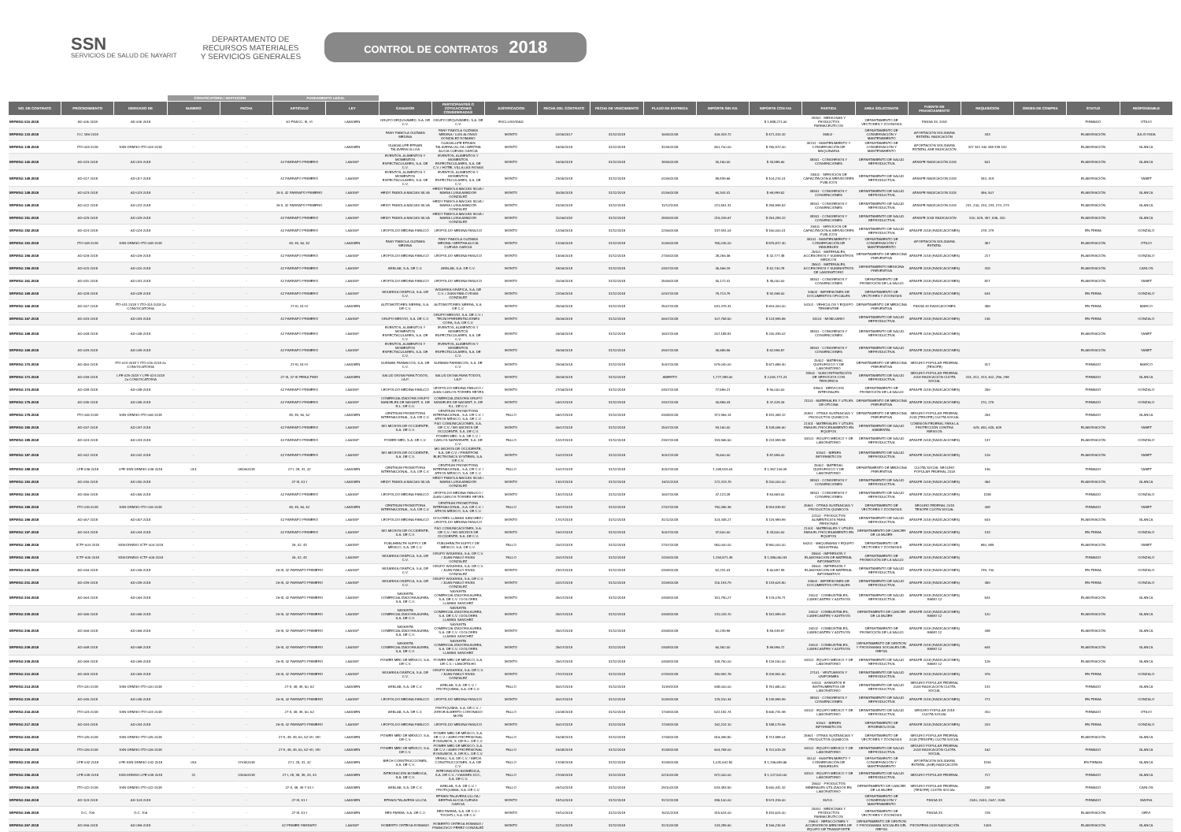SSN
SERVICIOS DE SALUD DE NAYARIT
DEPARTAMENTO DE
RECURSOS MATERIALES
Y SERVICIOS GENERALES
CONTROL DE CONTRATOS 2018
| | | | CONVOCATORIA / INVITACION | | FUNDAMENTO LEGAL | | | | | | | | | | | | | | | | |
| --- | --- | --- | --- | --- | --- | --- | --- | --- | --- | --- | --- | --- | --- | --- | --- | --- | --- | --- | --- | --- | --- |
| NO. DE CONTRATO | PROCEDIMIENTO | DERIVADO DE | NUMERO | FECHA | ARTICULO | LEY | GANADOR | PARTICIPANTES O COTIZACIONES CONSIDERADAS | JUSTIFICACION | FECHA DEL CONTRATO | FECHA DE VENCIMIENTO | PLAZO DE ENTREGA | IMPORTE SIN IVA | IMPORTE CON IVA | PARTIDA | AREA SOLICITANTE | FUENTE DE FINANCIAMIENTO | REQUISICION | ORDEN DE COMPRA | STATUS | RESPONSABLE |
| SRFMSG 010-2018 | AD 005-2018 | AD 005-2018 | - | - | 51 FRACC. III, VI | LAASSEN | GRUPO DEQUIVAMED, S.A. DE C.V. | GRUPO DEQUIVAMED, S.A. DE C.V. | EXCLUSIVIDAD | | | | | $ 1,888,271.00 | 25301 - MEDICINAS Y PRODUCTOS FARMACEUTICOS | DEPARTAMENTO DE VECTORES Y ZOONOSIS | FASSA 33, 2018 | | | FIRMADO | OTILIO |
| SRFMSG 133-2018 | O.C 186-2018 | | - | - | | | FANY FABIOLA GUZMAN MEDINA | FANY FABIOLA GUZMAN MEDINA / LUIS ALONSO GONZALEZ ROMANO | MONTO | 02/05/2017 | 31/12/2018 | 16/05/2018 | 406,303.72 | $ 471,314.32 | 35802 - | DEPARTAMENTO DE CONSERVACIÓN Y MANTENIMIENTO | APORTACIÓN SOLIDARIA ESTATAL RADICACIÓN | 343 | | ELABORACIÓN | JULIO INDA |
| SRFMSG 139-2018 | ITO-003-2018 | SSN-DRMSG-ITO-003-2018 | - | - | | LAASSEN | GUADALUPE EFRAIN TALAVERA ULLOA | GUADALUPE EFRAIN TALAVERA ULLOA / BERTHA ALICIA CUEVAS GARCIA | MONTO | 16/05/2018 | 31/12/2018 | 31/05/2018 | 651,700.00 | $ 755,972.00 | 35701 - MANTENIMIENTO Y CONSERVACIÓN DE MAQUINARIA | DEPARTAMENTO DE CONSERVACIÓN Y MANTENIMIENTO | APORTACIÓN SOLIDARIA ESTATAL ASE RADICACIÓN | 327 341 340 338 339 342 | | ELABORACIÓN | BLANCA |
| SRFMSG 140-2018 | AD-019-2018 | AD-019-2018 | - | - | 42 PARRAFO PRIMERO | LAASSP | EVENTOS, ALIMENTOS Y MOMENTOS ESPECTACULARES, S.A. DE C.V. | EVENTOS, ALIMENTOS Y MOMENTOS ESPECTACULARES, S.A. DE C.V. / HOTEL VILLA LAS ROSAS | MONTO | 16/05/2018 | 31/12/2018 | 18/05/2018 | 30,160.00 | $ 34,985.60 | 38301 - CONGRESOS Y CONVENCIONES | DEPARTAMENTO DE SALUD REPRODUCTIVA | AFASPE RADICACIÓN 2018 | 501 | | ELABORACIÓN | BLANCA |
| SRFMSG 145-2018 | AD-017-2018 | AD-017-2018 | - | - | 42 PARRAFO PRIMERO | LAASSP | EVENTOS, ALIMENTOS Y MOMENTOS ESPECTACULARES, S.A. DE C.V. | EVENTOS, ALIMENTOS Y MOMENTOS ESPECTACULARES, S.A. DE C.V. | MONTO | 23/05/2018 | 31/12/2018 | 01/06/2018 | 89,839.66 | $ 104,214.01 | 33401 - SERVICIOS DE CAPACITACIÓN A SERVIDORES PUBLICOS | DEPARTAMENTO DE SALUD REPRODUCTIVA | AFASPE RADICACION 2018 | 344, 419 | | ELABORACIÓN | YANET |
| SRFMSG 148-2018 | AD-023-2018 | AD-023-2018 | - | - | 26 II, 42 PARRAFO PRIMERO | LAASSP | HEIDY FABIOLA MACIAS SILVA | HEIDY FABIOLA MACIAS SILVA / MARIA LUISA AMADOR GONZALEZ | MONTO | 30/05/2018 | 31/12/2018 | 01/06/2018 | 60,344.41 | $ 69,999.52 | 38301 - CONGRESOS Y CONVENCIONES | DEPARTAMENTO DE SALUD REPRODUCTIVA | AFASPE RADICACION 2018 | 496, 507 | | ELABORACIÓN | BLANCA |
| SRFMSG 149-2018 | AD-022-2018 | AD-022-2018 | - | - | 26 II, 42 PARRAFO PRIMERO | LAASSP | HEIDY FABIOLA MACIAS SILVA | HEIDY FABIOLA MACIAS SILVA / MARIA LUISA AMADOR GONZALEZ | MONTO | 31/05/2018 | 31/12/2018 | 11/12/2018 | 221,551.31 | $ 256,999.52 | 38301 - CONGRESOS Y CONVENCIONES | DEPARTAMENTO DE SALUD REPRODUCTIVA | AFASPE RADICACION 2018 | 241, 240, 234, 233, 274, 273 | | ELABORACIÓN | BLANCA |
| SRFMSG 151-2018 | AD-029-2018 | AD-029-2018 | - | - | 42 PARRAFO PRIMERO | LAASSP | HEIDY FABIOLA MACIAS SILVA | HEIDY FABIOLA MACIAS SILVA / MARIA LUISA AMADOR GONZALEZ | MONTO | 11/06/2018 | 31/12/2018 | 28/09/2018 | 219,209.67 | $ 254,283.22 | 38301 - CONGRESOS Y CONVENCIONES | DEPARTAMENTO DE SALUD REPRODUCTIVA | AFASPE 2018 RADICACIÓN | 510, 529, 497, 535, 420 | | ELABORACIÓN | BLANCA |
| SRFMSG 152-2018 | AD-024-2018 | AD-024-2018 | - | - | 42 PARRAFO PRIMERO | LAASSP | LEOPOLDO MEDINA PANUCO | LEOPOLDO MEDINA PANUCO | MONTO | 12/06/2018 | 31/12/2018 | 22/06/2018 | 137,931.04 | $ 160,000.01 | 33401 - SERVICIOS DE CAPACITACIÓN A SERVIDORES PUBLICOS | DEPARTAMENTO DE SALUD REPRODUCTIVA | AFASPE 2018 (RADICACIONES) | 278, 279 | | EN FIRMA | GONZALO |
| SRFMSG 153-2018 | ITO-008-2018 | SSN-DRMSG-ITO-008-2018 | - | - | 48, 49, 50, 52 | LAASSEN | FANY FABIOLA GUZMAN MEDINA | FANY FABIOLA GUZMAN MEDINA / BERTHA ALICIA CUEVAS GARCIA | MONTO | 12/06/2018 | 31/12/2018 | 20/06/2018 | 755,015.00 | $ 875,817.40 | 35101 - MANTENIMIENTO Y CONSERVACIÓN DE INMUEBLES | DEPARTAMENTO DE CONSERVACIÓN Y MANTENIMIENTO | APORTACIÓN SOLIDARIA ESTATAL | 357 | | ELABORACIÓN | OTILIO |
| SRFMSG 156-2018 | AD-026-2018 | AD-026-2018 | - | - | 42 PARRAFO PRIMERO | LAASSP | LEOPOLDO MEDINA PANUCO | LEOPOLDO MEDINA PANUCO | MONTO | 13/06/2018 | 31/12/2018 | 27/06/2018 | 28,256.36 | $ 32,777.38 | 25401 - MATERIALES, ACCESORIOS Y SUMINISTROS MEDICOS | DEPARTAMENTO DE MEDICINA PREVENTIVA | AFASPE 2018 (RADICACIONES) | 217 | | ELABORACIÓN | GONZALO |
| SRFMSG 159-2018 | AD-020-2018 | AD-020-2018 | - | - | 42 PARRAFO PRIMERO | LAASSP | ARBLAB, S.A. DE C.V. | ARBLAB, S.A. DE C.V. | MONTO | 18/06/2018 | 31/12/2018 | 03/07/2018 | 45,466.19 | $ 52,740.78 | 25501 - MATERIALES, ACCESORIOS Y SUMINISTROS DE LABORATORIO | DEPARTAMENTO MEDICINA PREVENTIVA | AFASPE 2018 (RADICACIONES) | 318 | | ELABORACIÓN | CARLOS |
| SRFMSG 161-2018 | AD-031-2018 | AD-031-2018 | - | - | 42 PARRAFO PRIMERO | LAASSP | LEOPOLDO MEDINA PANUCO | LEOPOLDO MEDINA PANUCO | MONTO | 20/06/2018 | 31/12/2018 | 25/06/2018 | 30,172.41 | $ 35,000.00 | 38301 - CONGRESOS Y CONVENCIONES | DEPARTAMENTO DE PROMOCIÓN DE LA SALUD | AFASPE 2018 (RADICACIONES) | 827 | | ELABORACIÓN | YANET |
| SRFMSG 165-2018 | AD-028-2018 | AD-028-2018 | - | - | 42 PARRAFO PRIMERO | LAASSP | WIXARIKA GRÁFICA, S.A. DE C.V. | WIXARIKA GRÁFICA, S.A. DE C.V. / JUAN PABLO RIVAS GONZALEZ | MONTO | 22/06/2018 | 31/12/2018 | 02/07/2018 | 79,713.79 | $ 92,468.00 | 33603 - IMPRESIONES DE DOCUMENTOS OFICIALES | DEPARTAMENTO DE VECTORES Y ZOONOSIS | AFASPE 2018 (RADICACIONES) | 544 | | EN FIRMA | GONZALO |
| SRFMSG 166-2018 | AD-047-2018 | ITO-011-2018 Y ITO-014-2018 2a CONVOCATORIA | - | - | 27-III, 51-IV | LAASSEN | AUTOMOTORES SIERRA, S.A. DE C.V. | AUTOMOTORES SIERRA, S.A. DE C.V. | MONTO | 25/06/2018 | 31/12/2018 | 25/07/2018 | 531,379.31 | $ 616,400.00 | 54101 - VEHICULOS Y EQUIPO TERRESTRE | DEPARTAMENTO DE MEDICINA PREVENTIVA | FASSA 33 RADICACIONES | 458 | | EN FIRMA | MARCO |
| SRFMSG 167-2018 | AD-033-2018 | AD-033-2018 | - | - | 42 PARRAFO PRIMERO | LAASSP | GRUPO MEXVIO, S.A. DE C.V. | GRUPO MEXVIO, S.A. DE C.V. / TECNOPRESENTACIONES CORA, S.A. DE C.V. | MONTO | 25/06/2018 | 31/12/2018 | 06/07/2018 | 107,758.50 | $ 124,999.86 | 51101 - MOBILIARIO | DEPARTAMENTO DE SALUD REPRODUCTIVA | AFASPE 2018 (RADICACIONES) | 135 | | EN FIRMA | GONZALO |
| SRFMSG 168-2018 | AD-048-2018 | AD-048-2018 | - | - | 42 PARRAFO PRIMERO | LAASSP | EVENTOS, ALIMENTOS Y MOMENTOS ESPECTACULARES, S.A. DE C.V. | EVENTOS, ALIMENTOS Y MOMENTOS ESPECTACULARES, S.A. DE C.V. | MONTO | 26/06/2018 | 31/12/2018 | 16/07/2018 | 207,188.81 | $ 240,339.02 | 38301 - CONGRESOS Y CONVENCIONES | DEPARTAMENTO DE SALUD REPRODUCTIVA | AFASPE 2018 (RADICACIONES) | | | ELABORACIÓN | YANET |
| SRFMSG 169-2018 | AD-049-2018 | AD-049-2018 | - | - | 42 PARRAFO PRIMERO | LAASSP | EVENTOS, ALIMENTOS Y MOMENTOS ESPECTACULARES, S.A. DE C.V. | EVENTOS, ALIMENTOS Y MOMENTOS ESPECTACULARES, S.A. DE C.V. | MONTO | 26/06/2018 | 31/12/2018 | 09/07/2018 | 45,686.96 | $ 52,996.87 | 38301 - CONGRESOS Y CONVENCIONES | DEPARTAMENTO DE SALUD REPRODUCTIVA | AFASPE 2018 (RADICACIONES) | | | ELABORACIÓN | YANET |
| SRFMSG 170-2018 | AD-050-2018 | ITO-013-2018 Y ITO-015-2018 2a CONVOCATORIA | - | - | 27-III, 51-IV | LAASSEN | SURMAN FARMACOS, S.A. DE C.V. | SURMAN FARMACOS, S.A. DE C.V. | MONTO | 29/06/2018 | 31/12/2018 | 30/07/2018 | 579,040.00 | $ 671,686.40 | 25402 - MATERIAL QUIRURGICO Y DE LABORATORIO | DEPARTAMENTO DE MEDICINA PREVENTIVA | SEGURO POPULAR FEDERAL (TESOFE) | 317 | | FIRMADO | MARCO |
| SRFMSG 173-2018 | AD-036-2018 | LPE-029-2018 Y LPE-024-2018 2a CONVOCATORIA | - | - | 27-III, 47-III PENULTIMO | LAASSEN | SALUD DIGNA PARA TODOS, I.A.P. | SALUD DIGNA PARA TODOS, I.A.P. | MONTO | 25/06/2018 | 31/12/2018 | ABIERTO | 1,777,389.00 | $ 2,061,771.24 | 33901 - SUBCONTRATACIÓN DE SERVICIOS CON TERCEROS | DEPARTAMENTO DE SALUD REPRODUCTIVA | SEGURO POPULAR FEDERAL 2018 RADICACIÓN CUOTA SOCIAL | 414, 412, 413, 402, 296, 298 | | FIRMADO | BLANCA |
| SRFMSG 174-2018 | AD-038-2018 | AD-038-2018 | - | - | 42 PARRAFO PRIMERO | LAASSP | LEOPOLDO MEDINA PANUCO | LEOPOLDO MEDINA PANUCO / JUAN CARLOS TORRES REYES | MONTO | 27/06/2018 | 31/12/2018 | 03/07/2018 | 77,586.21 | $ 90,000.00 | 33903 - SERVICIOS INTEGRALES | DEPARTAMENTO DE PROMOCIÓN DE LA SALUD | AFASPE 2018 (RADICACIONES) | 259 | | FIRMADO | GONZALO |
| SRFMSG 175-2018 | AD-035-2018 | AD-035-2018 | - | - | 42 PARRAFO PRIMERO | LAASSP | COMERCIALIZADORA GRUPO SANDELES DE NAYARIT, S. DE R.L. DE C.V. | COMERCIALIZADORA GRUPO SANDELES DE NAYARIT, S. DE R.L. DE C.V. | MONTO | 04/07/2018 | 31/12/2018 | 24/07/2018 | 40,886.43 | $ 47,428.26 | 21101 - MATERIALES Y UTILES DE OFICINA | DEPARTAMENTO DE MEDICINA PREVENTIVA | AFASPE 2018 (RADICACIONES) | 270, 275 | | FIRMADO | GONZALO |
| SRFMSG 179-2018 | ITO-006-2018 | SSN-DRMSG-ITO-006-2018 | - | - | 48, 49, 50, 52 | LAASSEN | CENTRUM PROMOTORA INTERNACIONAL, S.A. DE C.V. | CENTRUM PROMOTORA INTERNACIONAL, S.A. DE C.V. / ATROS MÉXICO, S.A. DE C.V. | FALLO | 06/07/2018 | 31/12/2018 | 03/08/2018 | 371,956.14 | $ 431,469.12 | 25901 - OTRAS SUSTANCIAS Y PRODUCTOS QUIMICOS | DEPARTAMENTO DE MEDICINA PREVENTIVA | SEGURO POPULAR FEDERAL 2018 (TESOFE) CUOTA SOCIAL | 254 | | FIRMADO | BLANCA |
| SRFMSG 180-2018 | AD-037-2018 | AD-037-2018 | - | - | 42 PARRAFO PRIMERO | LAASSP | MG MICROS DE OCCIDENTE, S.A. DE C.V. | P&G COMUNICACIONES, S.A. DE C.V. / MG MICROS DE OCCIDENTE, S.A. DE C.V. | MONTO | 05/07/2018 | 31/12/2018 | 25/07/2018 | 93,160.00 | $ 108,065.60 | 21401 - MATERIALES Y UTILES PARA EL PROCESAMIENTO EN EQUIPOS | DEPARTAMENTO DE SALUD AMBIENTAL | COMISION FEDERAL PARA LA PROTECCIÓN CONTRA RIESGOS | 629, 630, 625, 628 | | ELABORACIÓN | YANET |
| SRFMSG 185-2018 | AD-043-2018 | AD-043-2018 | - | - | 42 PARRAFO PRIMERO | LAASSP | POWER MED, S.A. DE C.V. | POWER MED, S.A. DE C.V. / CARLOS NAFARRATE, S.A. DE C.V. | FALLO | 12/07/2018 | 31/12/2018 | 23/07/2018 | 193,965.50 | $ 224,999.98 | 53101 - EQUIPO MEDICO Y DE LABORATORIO | DEPARTAMENTO DE SALUD REPRODUCTIVA | AFASPE 2018 (RADICACIONES) | 137 | | ELABORACIÓN | GONZALO |
| SRFMSG 187-2018 | AD-042-2018 | AD-042-2018 | - | - | 42 PARRAFO PRIMERO | LAASSP | MG MICROS DE OCCIDENTE, S.A. DE C.V. | MG MICROS DE OCCIDENTE, S.A. DE C.V. / PRINTPOM ELECTRONICS SYSTEMS, S.A. DE C.V. | MONTO | 10/07/2018 | 31/12/2018 | 30/07/2018 | 75,600.00 | $ 87,696.00 | 51501 - BIENES INFORMÁTICOS | DEPARTAMENTO DE SALUD REPRODUCTIVA | AFASPE 2018 (RADICACIONES) | 126 | | ELABORACIÓN | YANET |
| SRFMSG 188-2018 | LPE-036-2018 | LPE-SSN-DRMSG-036-2018 | 013 | 08/06/2018 | 27-I, 28, 41, 42 | LAASSEN | CENTRUM PROMOTORA INTERNACIONAL, S.A. DE C.V. | CENTRUM PROMOTORA INTERNACIONAL, S.A. DE C.V. / ATROS MÉXICO, S.A. DE C.V. | FALLO | 10/07/2018 | 31/12/2018 | 30/07/2018 | 1,169,919.04 | $ 1,357,106.09 | 25402 - MATERIAL QUIRURGICO Y DE LABORATORIO | DEPARTAMENTO DE MEDICINA PREVENTIVA | CUOTA SOCIAL SEGURO POPULAR FEDERAL 2018 | 146 | | FIRMADO | YANET |
| SRFMSG 193-2018 | AD-030-2018 | AD-030-2018 | - | - | 27-III, 51-I | LAASSEN | HEIDY FABIOLA MACIAS SILVA | HEIDY FABIOLA MACIAS SILVA / MARIA LUISA AMADOR GONZALEZ | MONTO | 13/07/2018 | 31/12/2018 | 16/11/2018 | 172,413.79 | $ 200,000.00 | 38301 - CONGRESOS Y CONVENCIONES | DEPARTAMENTO DE SALUD REPRODUCTIVA | AFASPE 2018 (RADICACIONES) | 464 | | ELABORACIÓN | BLANCA |
| SRFMSG 194-2018 | AD-055-2018 | AD-055-2018 | - | - | 42 PARRAFO PRIMERO | LAASSP | LEOPOLDO MEDINA PANUCO | LEOPOLDO MEDINA PANUCO / JUAN CARLOS TORRES REYES | MONTO | 13/07/2018 | 31/12/2018 | 16/07/2018 | 47,123.28 | $ 54,663.00 | 38301 - CONGRESOS Y CONVENCIONES | DEPARTAMENTO DE SALUD REPRODUCTIVA | AFASPE 2018 (RADICACIONES) | 1158 | | FIRMADO | GONZALO |
| SRFMSG 195-2018 | ITO-016-2018 | SSN-DRMSG-ITO-016-2018 | - | - | 48, 49, 50, 52 | LAASSEN | CENTRUM PROMOTORA INTERNACIONAL, S.A. DE C.V. | CENTRUM PROMOTORA INTERNACIONAL, S.A. DE C.V. / ATROS MÉXICO, S.A. DE C.V. | FALLO | 16/07/2018 | 31/12/2018 | 27/07/2018 | 790,465.36 | $ 916,939.82 | 25901 - OTRAS SUSTANCIAS Y PRODUCTOS QUIMICOS | DEPARTAMENTO DE VECTORES Y ZOONOSIS | SEGURO FEDERAL 2018 TESOFE CUOTA SOCIAL | 408 | | FIRMADO | YANET |
| SRFMSG 196-2018 | AD-057-2018 | AD-057-2018 | - | - | 42 PARRAFO PRIMERO | LAASSP | LEOPOLDO MEDINA PANUCO | DOLORES LLAMAS SANCHEZ / LEOPOLDO MEDINA PANUCO | MONTO | 17/07/2018 | 31/12/2018 | 31/12/2018 | 103,448.27 | $ 119,999.99 | 22102 - PRODUCTOS ALIMENTICIOS PARA PERSONAS | DEPARTAMENTO DE SALUD REPRODUCTIVA | AFASPE 2018 (RADICACIONES) | 543 | | ELABORACIÓN | BLANCA |
| SRFMSG 197-2018 | AD-044-2018 | AD-044-2018 | - | - | 42 PARRAFO PRIMERO | LAASSP | MG MICROS DE OCCIDENTE, S.A. DE C.V. | P&G COMUNICACIONES, S.A. DE C.V. / MG MICROS DE OCCIDENTE, S.A. DE C.V. | MONTO | 19/07/2018 | 31/12/2018 | 30/07/2018 | 37,500.00 | $ 43,500.00 | 21401 - MATERIALES Y UTILES PARA EL PROCESAMIENTO EN EQUIPOS | DEPARTAMENTO DE CANCER DE LA MUJER | AFASPE 2018 (RADICACIONES) | 133 | | EN FIRMA | GONZALO |
| SRFMSG 198-2018 | ICTP-004-2018 | SSN-DRMSG-ICTP-004-2018 | - | - | 26, 42, 43 | LAASSP | PUBLIHEALTH SUPPLY DE MÉXICO, S.A. DE C.V. | PUBLIHEALTH SUPPLY DE MÉXICO, S.A. DE C.V. | FALLO | 20/07/2018 | 31/12/2018 | 27/07/2018 | 950,000.00 | $ 950,000.00 | 56201 - MAQUINARIA Y EQUIPO INDUSTRIAL | DEPARTAMENTO DE VECTORES Y ZOONOSIS | AFASPE 2018 (RADICACIONES) | 690, 689 | | ELABORACIÓN | YANET |
| SRFMSG 199-2018 | ICTP-005-2018 | SSN-DRMSG-ICTP-005-2018 | - | - | 26, 42, 43 | LAASSP | WIXARIKA GRÁFICA, S.A. DE C.V. | GRUPO WIXARIKA, S.A. DE C.V. / JUAN PABLO RIVAS GONZALEZ | FALLO | 20/07/2018 | 31/12/2018 | 24/09/2018 | 1,194,871.49 | $ 1,386,050.93 | 33604 - IMPRESION Y ELABORACION DE MATERIAL INFORMATIVO | DEPARTAMENTO DE PROMOCIÓN DE LA SALUD | AFASPE 2018 (RADICACIONES) | | | FIRMADO | GONZALO |
| SRFMSG 200-2018 | AD-046-2018 | AD-046-2018 | - | - | 26-III, 42 PARRAFO PRIMERO | LAASSP | WIXARIKA GRÁFICA, S.A. DE C.V. | GRUPO WIXARIKA, S.A. DE C.V. / JUAN PABLO RIVAS GONZALEZ | MONTO | 23/07/2018 | 31/12/2018 | 03/08/2018 | 52,231.03 | $ 60,587.99 | 33604 - IMPRESION Y ELABORACION DE MATERIAL INFORMATIVO | DEPARTAMENTO DE SALUD REPRODUCTIVA | AFASPE 2018 (RADICACIONES) | 739, 740 | | EN FIRMA | GONZALO |
| SRFMSG 201-2018 | AD-039-2018 | AD-039-2018 | - | - | 26-III, 42 PARRAFO PRIMERO | LAASSP | WIXARIKA GRÁFICA, S.A. DE C.V. | GRUPO WIXARIKA, S.A. DE C.V. / JUAN PABLO RIVAS GONZALEZ | MONTO | 02/07/2018 | 31/12/2018 | 24/08/2018 | 115,193.79 | $ 133,624.80 | 33603 - IMPRESIONES DE DOCUMENTOS OFICIALES | DEPARTAMENTO DE SALUD REPRODUCTIVA | AFASPE 2018 (RADICACIONES) | 359 | | EN FIRMA | GONZALO |
| SRFMSG 204-2018 | AD-064-2018 | AD-064-2018 | - | - | 26-III, 42 PARRAFO PRIMERO | LAASSP | NAYARITA COMERCIALIZADORA AUREA, S.A. DE C.V. | NAYARITA COMERCIALIZADORA AUREA, S.A. DE C.V. / DOLORES LLAMAS SANCHEZ | MONTO | 25/07/2018 | 31/12/2018 | 03/08/2018 | 151,790.27 | $ 176,076.71 | 26102 - COMBUSTIBLES, LUBRICANTES Y ADITIVOS | DEPARTAMENTO DE SALUD REPRODUCTIVA | AFASPE 2018 (RADICACIONES) RAMO 12 | 544 | | ELABORACIÓN | BLANCA |
| SRFMSG 205-2018 | AD-065-2018 | AD-065-2018 | - | - | 26-III, 42 PARRAFO PRIMERO | LAASSP | NAYARITA COMERCIALIZADORA AUREA, S.A. DE C.V. | NAYARITA COMERCIALIZADORA AUREA, S.A. DE C.V. / DOLORES LLAMAS SANCHEZ | MONTO | 25/07/2018 | 31/12/2018 | 03/08/2018 | 131,033.70 | $ 151,999.09 | 26102 - COMBUSTIBLES, LUBRICANTES Y ADITIVOS | DEPARTAMENTO DE CANCER DE LA MUJER | AFASPE 2018 (RADICACIONES) RAMO 12 | 120 | | ELABORACIÓN | BLANCA |
| SRFMSG 206-2018 | AD-066-2018 | AD-066-2018 | - | - | 26-III, 42 PARRAFO PRIMERO | LAASSP | NAYARITA COMERCIALIZADORA AUREA, S.A. DE C.V. | NAYARITA COMERCIALIZADORA AUREA, S.A. DE C.V. / DOLORES LLAMAS SANCHEZ | MONTO | 25/07/2018 | 31/12/2018 | 03/08/2018 | 51,249.96 | $ 59,449.97 | 26102 - COMBUSTIBLES, LUBRICANTES Y ADITIVOS | DEPARTAMENTO DE PROMOCIÓN DE LA SALUD | AFASPE 2018 (RADICACIONES) RAMO 12 | 438 | | ELABORACIÓN | BLANCA |
| SRFMSG 208-2018 | AD-068-2018 | AD-068-2018 | - | - | 26-III, 42 PARRAFO PRIMERO | LAASSP | NAYARITA COMERCIALIZADORA AUREA, S.A. DE C.V. | NAYARITA COMERCIALIZADORA AUREA, S.A. DE C.V. / DOLORES LLAMAS SANCHEZ | MONTO | 25/07/2018 | 31/12/2018 | 03/08/2018 | 60,362.00 | $ 69,996.72 | 26102 - COMBUSTIBLES, LUBRICANTES Y ADITIVOS | DEPARTAMENTO DE GESTION Y PROGRAMAS SOCIALES DEL REPSS | AFASPE 2018 (RADICACIONES) RAMO 12 | 644 | | ELABORACIÓN | BLANCA |
| SRFMSG 209-2018 | AD-069-2018 | AD-069-2018 | - | - | 26-III, 42 PARRAFO PRIMERO | LAASSP | POWER MED DE MÉXICO, S.A. DE C.V. | POWER MED DE MÉXICO, S.A. DE C.V. / LANCETA HG | MONTO | 25/07/2018 | 31/12/2018 | 03/08/2018 | 108,750.00 | $ 126,150.00 | 53101 - EQUIPO MEDICO Y DE LABORATORIO | DEPARTAMENTO DE SALUD REPRODUCTIVA | AFASPE 2018 (RADICACIONES) RAMO 12 | 126 | | ELABORACIÓN | BLANCA |
| SRFMSG 210-2018 | AD-059-2018 | AD-059-2018 | - | - | 26-III, 42 PARRAFO PRIMERO | LAASSP | WIXARIKA GRÁFICA, S.A. DE C.V. | GRUPO WIXARIKA, S.A. DE C.V. / JUAN PABLO RIVAS GONZALEZ | MONTO | 27/07/2018 | 31/12/2018 | 07/09/2018 | 180,992.76 | $ 209,951.60 | 27101 - VESTUARIOS Y UNIFORMES | DEPARTAMENTO DE SALUD REPRODUCTIVA | AFASPE 2018 (RADICACIONES) | 376 | | EN FIRMA | GONZALO |
| SRFMSG 214-2018 | ITO-020-2018 | SSN-DRMSG-ITO-020-2018 | - | - | 27-II, 48, 49, 50, 52 | LAASSEN | ARBLAB, S.A. DE C.V. | ARBLAB, S.A. DE C.V. / PROTIQUIMIA, S.A. DE C.V. | FALLO | 30/07/2018 | 31/12/2018 | 11/09/2018 | 648,000.00 | $ 751,680.00 | 54101 - APARATOS E INSTRUMENTOS DE LABORATORIO | DEPARTAMENTO DE SALUD REPRODUCTIVA | SEGURO POPULAR FEDERAL 2018 RADICACIÓN CUOTA SOCIAL | 131 | | FIRMADO | BLANCA |
| SRFMSG 215-2018 | AD-045-2018 | AD-045-2018 | - | - | 26-III, 42 PARRAFO PRIMERO | LAASSP | LEOPOLDO MEDINA PANUCO | LEOPOLDO MEDINA PANUCO | MONTO | 30/07/2018 | 31/12/2018 | 20/09/2018 | 129,310.34 | $ 149,999.99 | 38301 - CONGRESOS Y CONVENCIONES | DEPARTAMENTO DE SALUD REPRODUCTIVA | AFASPE 2018 (RADICACIONES) | 771 | | EN FIRMA | GONZALO |
| SRFMSG 216-2018 | ITO-024-2018 | SSN-DRMSG-ITO-024-2018 | - | - | 27-II, 48, 49, 50, 52 | LAASSEN | ARBLAB, S.A. DE C.V. | PROTIQUIMIA, S.A. DE C.V. / JORGE ALBERTO CORONADO MOTA | FALLO | 01/08/2018 | 31/12/2018 | 17/08/2018 | 522,182.74 | $ 605,731.98 | 53102 - EQUIPO MEDICO Y DE LABORATORIO | DEPARTAMENTO DE SALUD REPRODUCTIVA | SEGURO POPULAR 2018 CUOTA SOCIAL | 410 | | FIRMADO | OTILIO |
| SRFMSG 217-2018 | AD-034-2018 | AD-034-2018 | - | - | 26-III, 42 PARRAFO PRIMERO | LAASSP | LEOPOLDO MEDINA PANUCO | LEOPOLDO MEDINA PANUCO | MONTO | 30/07/2018 | 31/12/2018 | 17/08/2018 | 162,224.10 | $ 188,179.96 | 51501 - BIENES INFORMÁTICOS | DEPARTAMENTO DE EPIDEMIOLOGÍA | AFASPE 2018 (RADICACIONES) | 203 | | EN FIRMA | GONZALO |
| SRFMSG 224-2018 | ITO-025-2018 | SSN-DRMSG-ITO-025-2018 | - | - | 27-II, 48, 49, 50, 52-VII, VIII | LAASSEN | POWER MED DE MÉXICO, S.A. DE C.V. | POWER MED DE MÉXICO, S.A. DE C.V. / ASEO PROFESIONAL E INSUMOS, S. DE R.L. DE C.V. | FALLO | 15/08/2018 | 31/12/2018 | 17/08/2018 | 616,369.80 | $ 714,988.04 | 25901 - OTRAS SUSTANCIAS Y PRODUCTOS QUIMICOS | DEPARTAMENTO DE VECTORES Y ZOONOSIS | SEGURO POPULAR FEDERAL 2018 (TESOFE) CUOTA SOCIAL | | | ELABORACIÓN | BLANCA |
| SRFMSG 225-2018 | ITO-026-2018 | SSN-DRMSG-ITO-026-2018 | - | - | 27-II, 48, 49, 50, 52-VII, VIII | LAASSEN | POWER MED DE MÉXICO, S.A. DE C.V. | POWER MED DE MÉXICO, S.A. DE C.V. / ASEO PROFESIONAL E INSUMOS, S. DE R.L. DE C.V. | FALLO | 15/08/2018 | 31/12/2018 | 31/08/2018 | 604,758.00 | $ 701,519.28 | 53101 - EQUIPO MEDICO Y DE LABORATORIO | DEPARTAMENTO DE SALUD REPRODUCTIVA | SEGURO POPULAR FEDERAL 2018 RADICACIÓN CUOTA SOCIAL | 162 | | FIRMADO | BLANCA |
| SRFMSG 230-2018 | LPE-042-2018 | LPE-SSN-DRMSG-042-2018 | 016 | 27/06/2018 | 27-I, 28, 41, 42 | LAASSEN | BIECH CONSTRUCCIONES, S.A. DE C.V. | VERAU, S.A. DE C.V. / BIECH CONSTRUCCIONES, S.A. DE C.V. | FALLO | 17/08/2018 | 31/12/2018 | 31/08/2018 | 1,031,642.82 | $ 1,196,699.65 | 35102 - MANTENIMIENTO Y CONSERVACIÓN DE INMUEBLES | DEPARTAMENTO DE CONSERVACIÓN Y MANTENIMIENTO | APORTACIÓN SOLIDARIA ESTATAL (ASE) RADICACIÓN | 1194 | | EN FIRMAS | BLANCA |
| SRFMSG 256-2018 | LPE-049-2018 | SSN-DRMSG-LPE-049-2018 | 21 | 24/06/2018 | 27-I, 28, 38, 39, 43, 44 | LAASSEN | INTEGRACIÓN BIOMÉDICA, S.A. DE C.V. | INTEGRACIÓN BIOMÉDICA, S.A. DE C.V. / VIASSES DCC, S.A. DE C.V. | FALLO | 27/09/2018 | 31/12/2018 | 02/10/2018 | 972,000.00 | $ 1,127,520.00 | 53101 - EQUIPO MEDICO Y DE LABORATORIO | DEPARTAMENTO DE SALUD REPRODUCTIVA | SEGURO POPULAR FEDERAL | 717 | | FIRMADO | BLANCA |
| SRFMSG 259-2018 | ITO-022-2018 | SSN-DRMSG-ITO-022-2018 | - | - | 27-II, 48, 49 Y 51-I | LAASSEN | ARBLAB, S.A. DE C.V. | ARBLAB, S.A. DE C.V. / PROTIQUIMIA, S.A. DE C.V. | FALLO | 09/10/2018 | 31/12/2018 | 29/10/2018 | 543,483.90 | $ 630,441.32 | 25502 - PRODUCTOS MINERALES UTILIZADOS EN LABORATORIO | DEPARTAMENTO DE CANCER DE LA MUJER | SEGURO POPULAR FEDERAL (TESOFE) CUOTA SOCIAL | 238 | | FIRMADO | CARLOS |
| SRFMSG 264-2018 | AD-103-2018 | AD-103-2018 | - | - | 27-III, 51-I | LAASSEN | EFRAIN TALAVERA ULLOA | EFRAIN TALAVERA ULLOA / BERTHA ALICIA CUEVAS GARCIA | MONTO | 18/10/2018 | 31/12/2018 | 31/12/2018 | 495,100.00 | $ 574,316.00 | 35701 - | DEPARTAMENTO DE CONSERVACIÓN Y MANTENIMIENTO | FASSA 33 | 2040, 2044, 2047, 2045 | | FIRMADO | MAYRA |
| SRFMSG 265-2018 | O.C. 706 | O.C. 706 | - | - | 27-III, 51-I | LAASSEN | RED FARMA, S.A. DE C.V. | RED FARMA, S.A. DE C.V. / TOCHTLI, S.A. DE C.V. | MONTO | 19/10/2018 | 31/12/2018 | 30/11/2018 | 415,524.00 | $ 415,524.00 | 25301 - MEDICINAS Y PRODUCTOS FARMACEUTICOS | DEPARTAMENTO DE VECTORES Y ZOONOSIS | FASSA 33 | 728 | | ELABORACIÓN | DEIVI |
| SRFMSG 267-2018 | AD-096-2018 | AD-096-2018 | - | - | 42 PRIMER PARRAFO | LAASSP | ROBERTO ORTEGA ROMANO | ROBERTO ORTEGA ROMANO / FRANCISCO PÉREZ GONZÁLEZ | MONTO | 22/10/2018 | 31/12/2018 | 31/10/2018 | 143,289.60 | $ 166,215.94 | 29601 - REFACCIONES Y ACCESORIOS MENORES DE EQUIPO DE TRANSPORTE | DEPARTAMENTO DE GESTION Y PROGRAMAS SOCIALES DEL REPSS | PROSPERA 2018 RADICACIÓN | 1409 | | ELABORACIÓN | BLANCA |